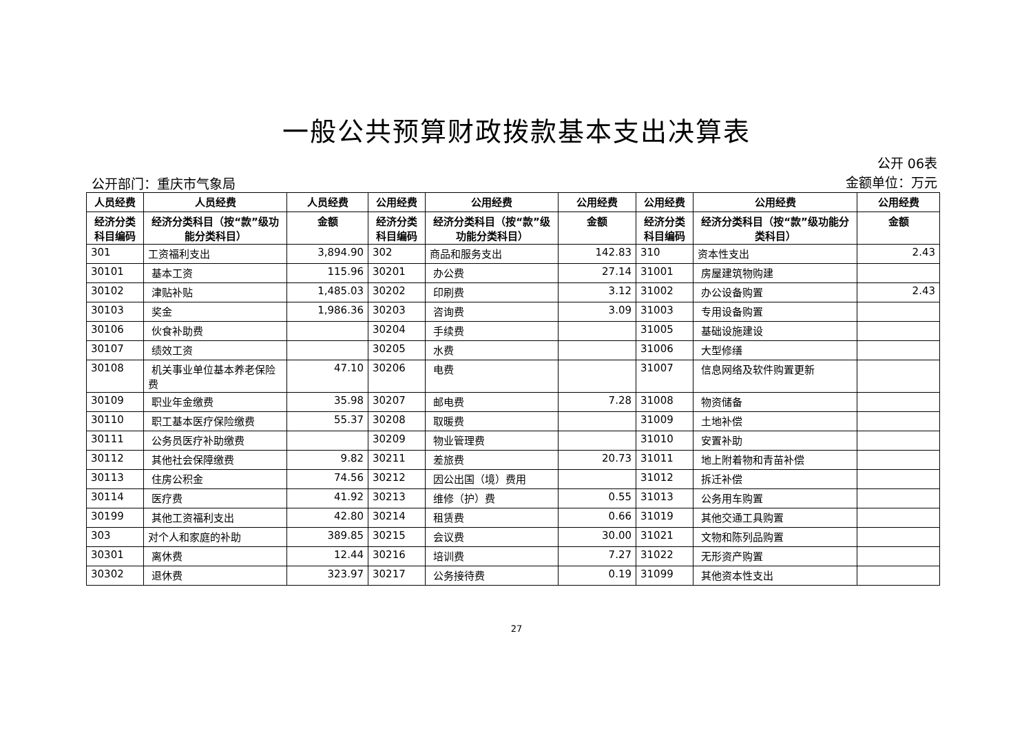一般公共预算财政拨款基本支出决算表
公开部门：重庆市气象局
公开 06表
金额单位：万元
| 人员经费 | 人员经费 | 人员经费 | 公用经费 | 公用经费 | 公用经费 | 公用经费 | 公用经费 | 公用经费 |
| --- | --- | --- | --- | --- | --- | --- | --- | --- |
| 经济分类科目编码 | 经济分类科目（按“款”级功能分类科目） | 金额 | 经济分类科目编码 | 经济分类科目（按“款”级功能分类科目） | 金额 | 经济分类科目编码 | 经济分类科目（按“款”级功能分类科目） | 金额 |
| 301 | 工资福利支出 | 3,894.90 | 302 | 商品和服务支出 | 142.83 | 310 | 资本性支出 | 2.43 |
| 30101 | 基本工资 | 115.96 | 30201 | 办公费 | 27.14 | 31001 | 房屋建筑物购建 | |
| 30102 | 津贴补贴 | 1,485.03 | 30202 | 印刷费 | 3.12 | 31002 | 办公设备购置 | 2.43 |
| 30103 | 奖金 | 1,986.36 | 30203 | 咨询费 | 3.09 | 31003 | 专用设备购置 | |
| 30106 | 伙食补助费 | | 30204 | 手续费 | | 31005 | 基础设施建设 | |
| 30107 | 绩效工资 | | 30205 | 水费 | | 31006 | 大型修缮 | |
| 30108 | 机关事业单位基本养老保险费 | 47.10 | 30206 | 电费 | | 31007 | 信息网络及软件购置更新 | |
| 30109 | 职业年金缴费 | 35.98 | 30207 | 邮电费 | 7.28 | 31008 | 物资储备 | |
| 30110 | 职工基本医疗保险缴费 | 55.37 | 30208 | 取暖费 | | 31009 | 土地补偿 | |
| 30111 | 公务员医疗补助缴费 | | 30209 | 物业管理费 | | 31010 | 安置补助 | |
| 30112 | 其他社会保障缴费 | 9.82 | 30211 | 差旅费 | 20.73 | 31011 | 地上附着物和青苗补偿 | |
| 30113 | 住房公积金 | 74.56 | 30212 | 因公出国（境）费用 | | 31012 | 拆迁补偿 | |
| 30114 | 医疗费 | 41.92 | 30213 | 维修（护）费 | 0.55 | 31013 | 公务用车购置 | |
| 30199 | 其他工资福利支出 | 42.80 | 30214 | 租赁费 | 0.66 | 31019 | 其他交通工具购置 | |
| 303 | 对个人和家庭的补助 | 389.85 | 30215 | 会议费 | 30.00 | 31021 | 文物和陈列品购置 | |
| 30301 | 离休费 | 12.44 | 30216 | 培训费 | 7.27 | 31022 | 无形资产购置 | |
| 30302 | 退休费 | 323.97 | 30217 | 公务接待费 | 0.19 | 31099 | 其他资本性支出 | |
27